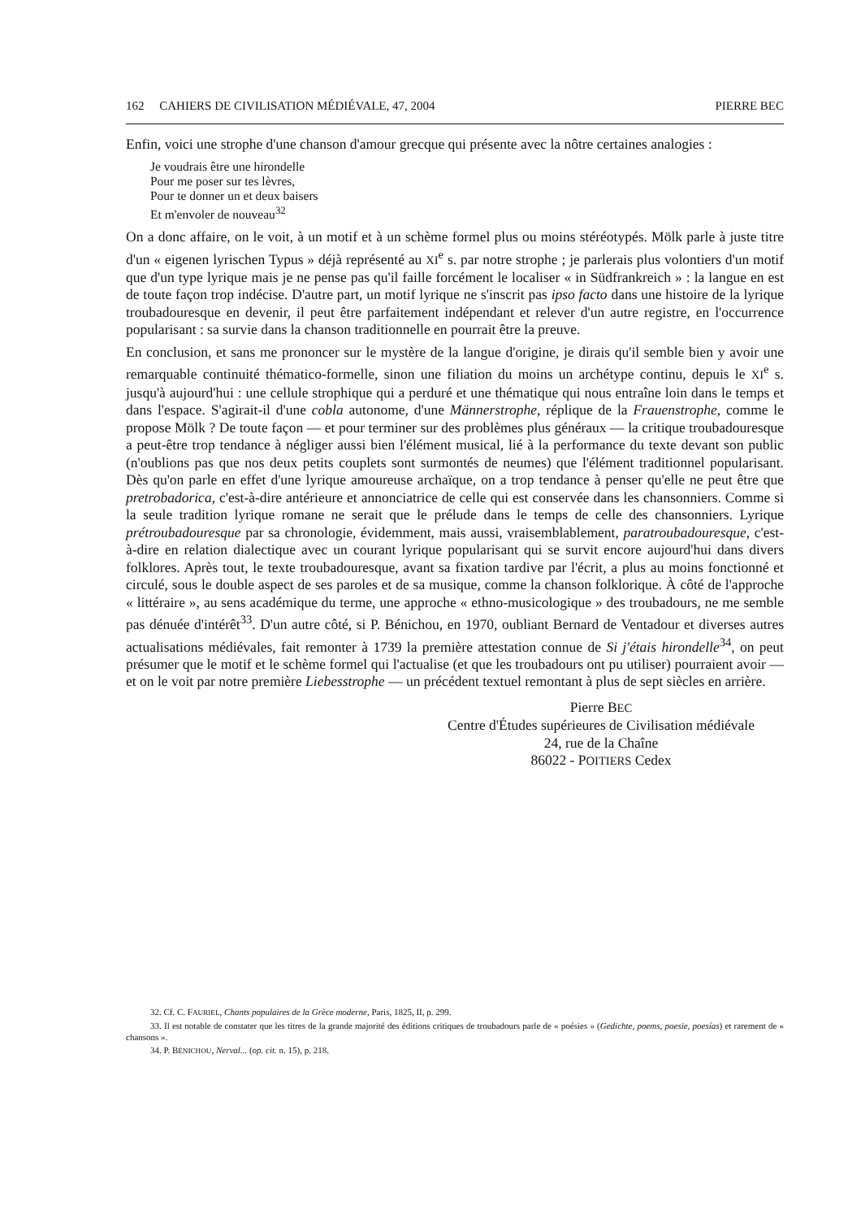162 CAHIERS DE CIVILISATION MÉDIÉVALE, 47, 2004 PIERRE BEC
Enfin, voici une strophe d'une chanson d'amour grecque qui présente avec la nôtre certaines analogies :
Je voudrais être une hirondelle
Pour me poser sur tes lèvres,
Pour te donner un et deux baisers
Et m'envoler de nouveau<sup>32</sup>
On a donc affaire, on le voit, à un motif et à un schème formel plus ou moins stéréotypés. Mölk parle à juste titre d'un « eigenen lyrischen Typus » déjà représenté au XI<sup>e</sup> s. par notre strophe ; je parlerais plus volontiers d'un motif que d'un type lyrique mais je ne pense pas qu'il faille forcément le localiser « in Südfrankreich » : la langue en est de toute façon trop indécise. D'autre part, un motif lyrique ne s'inscrit pas ipso facto dans une histoire de la lyrique troubadouresque en devenir, il peut être parfaitement indépendant et relever d'un autre registre, en l'occurrence popularisant : sa survie dans la chanson traditionnelle en pourrait être la preuve.
En conclusion, et sans me prononcer sur le mystère de la langue d'origine, je dirais qu'il semble bien y avoir une remarquable continuité thématico-formelle, sinon une filiation du moins un archétype continu, depuis le XI<sup>e</sup> s. jusqu'à aujourd'hui : une cellule strophique qui a perduré et une thématique qui nous entraîne loin dans le temps et dans l'espace. S'agirait-il d'une cobla autonome, d'une Männerstrophe, réplique de la Frauenstrophe, comme le propose Mölk ? De toute façon — et pour terminer sur des problèmes plus généraux — la critique troubadouresque a peut-être trop tendance à négliger aussi bien l'élément musical, lié à la performance du texte devant son public (n'oublions pas que nos deux petits couplets sont surmontés de neumes) que l'élément traditionnel popularisant. Dès qu'on parle en effet d'une lyrique amoureuse archaïque, on a trop tendance à penser qu'elle ne peut être que pretrobadorica, c'est-à-dire antérieure et annonciatrice de celle qui est conservée dans les chansonniers. Comme si la seule tradition lyrique romane ne serait que le prélude dans le temps de celle des chansonniers. Lyrique prétroubadouresque par sa chronologie, évidemment, mais aussi, vraisemblablement, paratroubadouresque, c'est-à-dire en relation dialectique avec un courant lyrique popularisant qui se survit encore aujourd'hui dans divers folklores. Après tout, le texte troubadouresque, avant sa fixation tardive par l'écrit, a plus au moins fonctionné et circulé, sous le double aspect de ses paroles et de sa musique, comme la chanson folklorique. À côté de l'approche « littéraire », au sens académique du terme, une approche « ethno-musicologique » des troubadours, ne me semble pas dénuée d'intérêt<sup>33</sup>. D'un autre côté, si P. Bénichou, en 1970, oubliant Bernard de Ventadour et diverses autres actualisations médiévales, fait remonter à 1739 la première attestation connue de Si j'étais hirondelle<sup>34</sup>, on peut présumer que le motif et le schème formel qui l'actualise (et que les troubadours ont pu utiliser) pourraient avoir — et on le voit par notre première Liebesstrophe — un précédent textuel remontant à plus de sept siècles en arrière.
Pierre BEC
Centre d'Études supérieures de Civilisation médiévale
24, rue de la Chaîne
86022 - POITIERS Cedex
32. Cf. C. FAURIEL, Chants populaires de la Grèce moderne, Paris, 1825, II, p. 299.
33. Il est notable de constater que les titres de la grande majorité des éditions critiques de troubadours parle de « poésies » (Gedichte, poems, poesie, poesías) et rarement de « chansons ».
34. P. BÉNICHOU, Nerval... (op. cit. n. 15), p. 218.